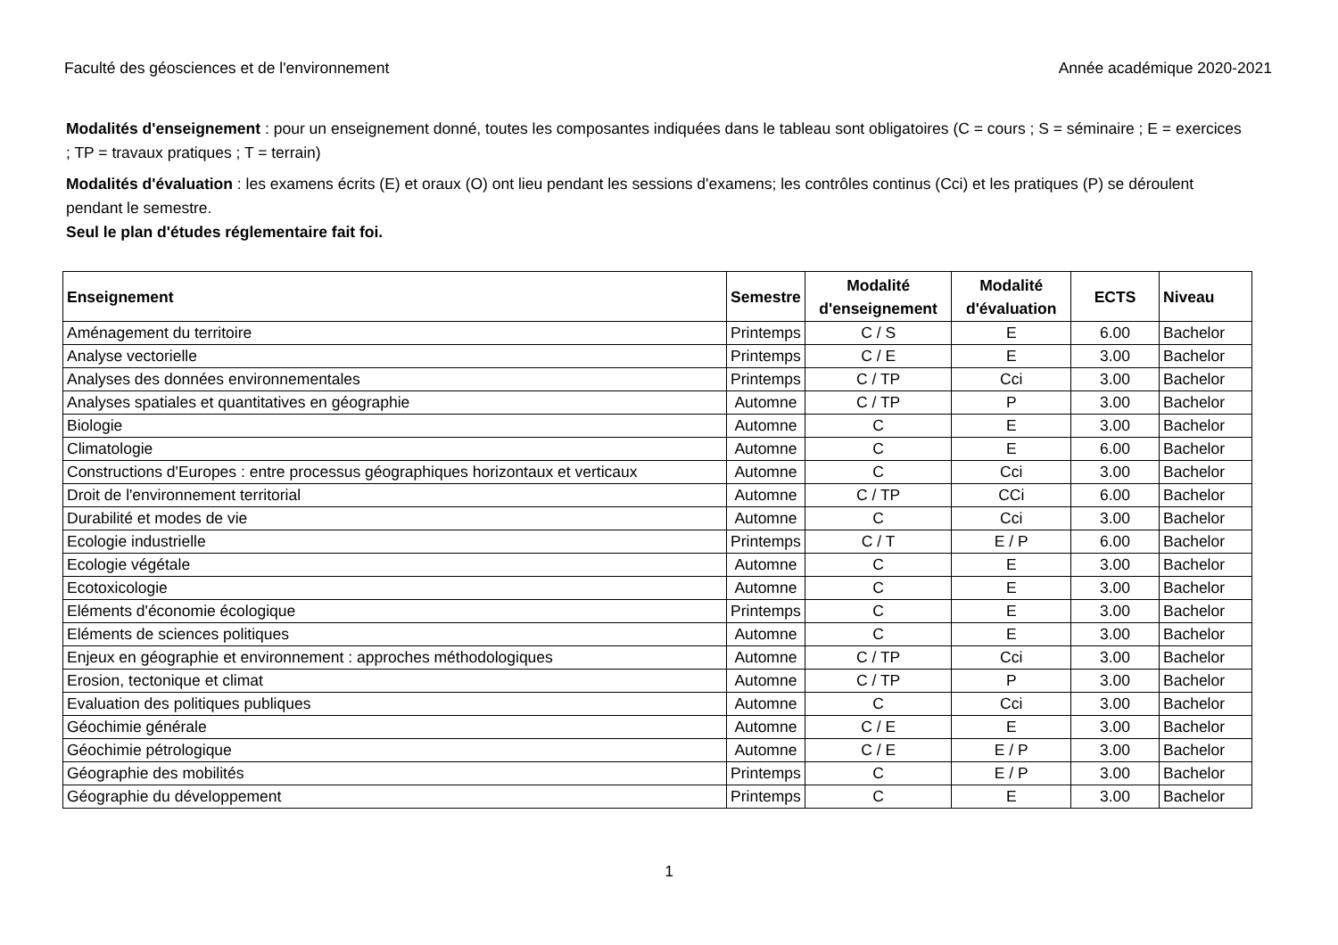Faculté des géosciences et de l'environnement Année académique 2020-2021
Modalités d'enseignement : pour un enseignement donné, toutes les composantes indiquées dans le tableau sont obligatoires (C = cours ; S = séminaire ; E = exercices ; TP = travaux pratiques ; T = terrain)
Modalités d'évaluation : les examens écrits (E) et oraux (O) ont lieu pendant les sessions d'examens; les contrôles continus (Cci) et les pratiques (P) se déroulent pendant le semestre.
Seul le plan d'études réglementaire fait foi.
| Enseignement | Semestre | Modalité d'enseignement | Modalité d'évaluation | ECTS | Niveau |
| --- | --- | --- | --- | --- | --- |
| Aménagement du territoire | Printemps | C / S | E | 6.00 | Bachelor |
| Analyse vectorielle | Printemps | C / E | E | 3.00 | Bachelor |
| Analyses des données environnementales | Printemps | C / TP | Cci | 3.00 | Bachelor |
| Analyses spatiales et quantitatives en géographie | Automne | C / TP | P | 3.00 | Bachelor |
| Biologie | Automne | C | E | 3.00 | Bachelor |
| Climatologie | Automne | C | E | 6.00 | Bachelor |
| Constructions d'Europes : entre processus géographiques horizontaux et verticaux | Automne | C | Cci | 3.00 | Bachelor |
| Droit de l'environnement territorial | Automne | C / TP | CCi | 6.00 | Bachelor |
| Durabilité et modes de vie | Automne | C | Cci | 3.00 | Bachelor |
| Ecologie industrielle | Printemps | C / T | E / P | 6.00 | Bachelor |
| Ecologie végétale | Automne | C | E | 3.00 | Bachelor |
| Ecotoxicologie | Automne | C | E | 3.00 | Bachelor |
| Eléments d'économie écologique | Printemps | C | E | 3.00 | Bachelor |
| Eléments de sciences politiques | Automne | C | E | 3.00 | Bachelor |
| Enjeux en géographie et environnement : approches méthodologiques | Automne | C / TP | Cci | 3.00 | Bachelor |
| Erosion, tectonique et climat | Automne | C / TP | P | 3.00 | Bachelor |
| Evaluation des politiques publiques | Automne | C | Cci | 3.00 | Bachelor |
| Géochimie générale | Automne | C / E | E | 3.00 | Bachelor |
| Géochimie pétrologique | Automne | C / E | E / P | 3.00 | Bachelor |
| Géographie des mobilités | Printemps | C | E / P | 3.00 | Bachelor |
| Géographie du développement | Printemps | C | E | 3.00 | Bachelor |
1